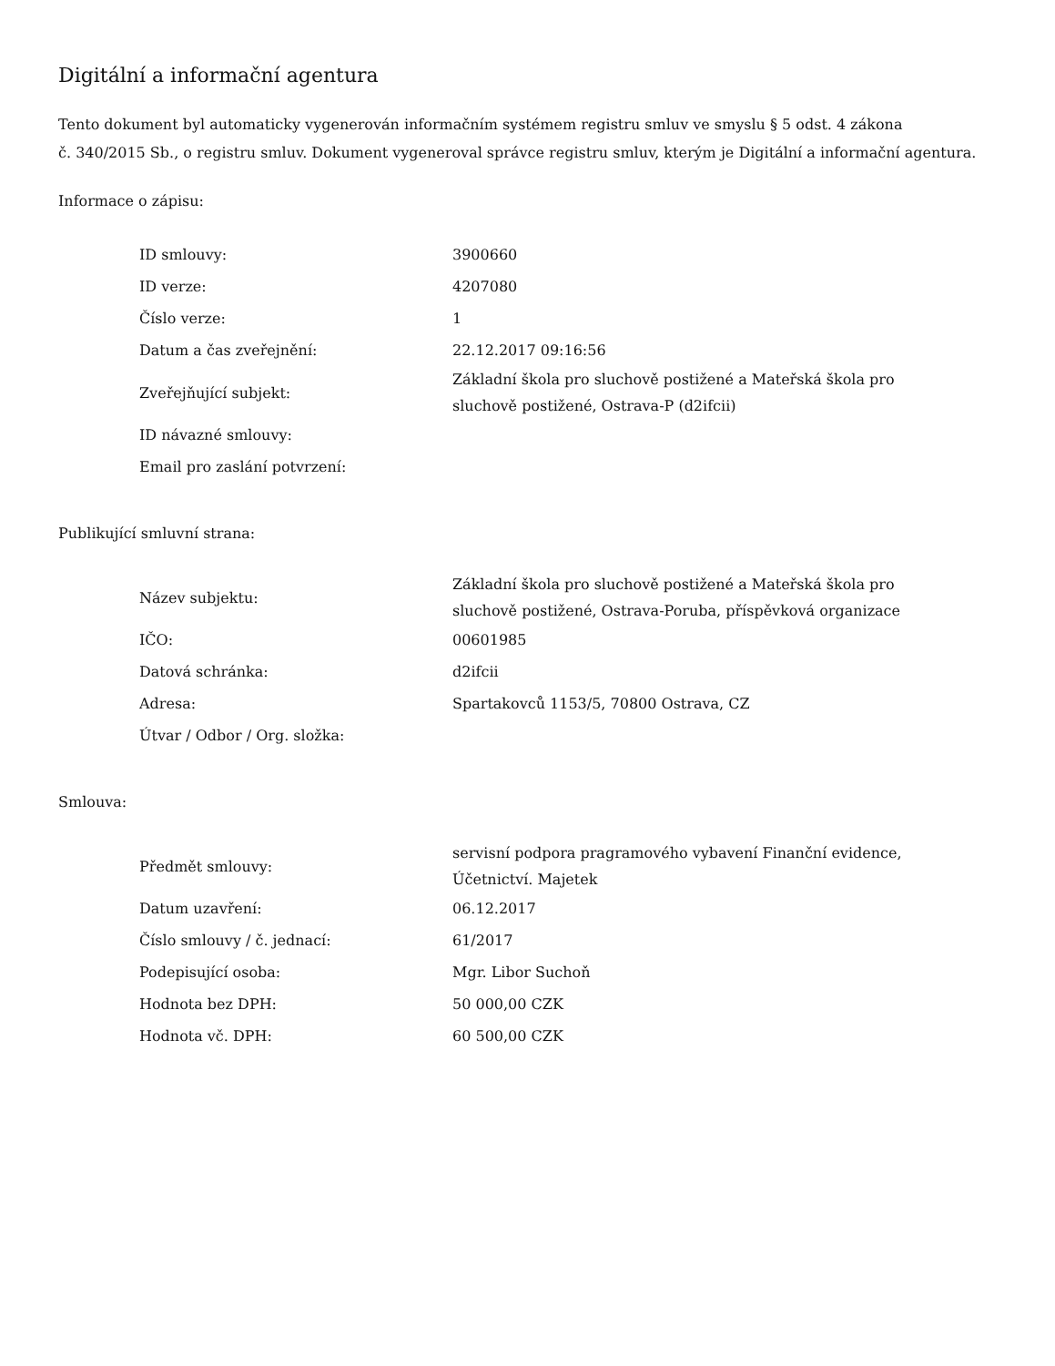Digitální a informační agentura
Tento dokument byl automaticky vygenerován informačním systémem registru smluv ve smyslu § 5 odst. 4 zákona
č. 340/2015 Sb., o registru smluv. Dokument vygeneroval správce registru smluv, kterým je Digitální a informační agentura.
Informace o zápisu:
| ID smlouvy: | 3900660 |
| ID verze: | 4207080 |
| Číslo verze: | 1 |
| Datum a čas zveřejnění: | 22.12.2017 09:16:56 |
| Zveřejňující subjekt: | Základní škola pro sluchově postižené a Mateřská škola pro sluchově postižené, Ostrava-P (d2ifcii) |
| ID návazné smlouvy: | |
| Email pro zaslání potvrzení: | |
Publikující smluvní strana:
| Název subjektu: | Základní škola pro sluchově postižené a Mateřská škola pro sluchově postižené, Ostrava-Poruba, příspěvková organizace |
| IČO: | 00601985 |
| Datová schránka: | d2ifcii |
| Adresa: | Spartakovců 1153/5, 70800 Ostrava, CZ |
| Útvar / Odbor / Org. složka: | |
Smlouva:
| Předmět smlouvy: | servisní podpora pragramového vybavení Finanční evidence, Účetnictví. Majetek |
| Datum uzavření: | 06.12.2017 |
| Číslo smlouvy / č. jednací: | 61/2017 |
| Podepisující osoba: | Mgr. Libor Suchoň |
| Hodnota bez DPH: | 50 000,00 CZK |
| Hodnota vč. DPH: | 60 500,00 CZK |